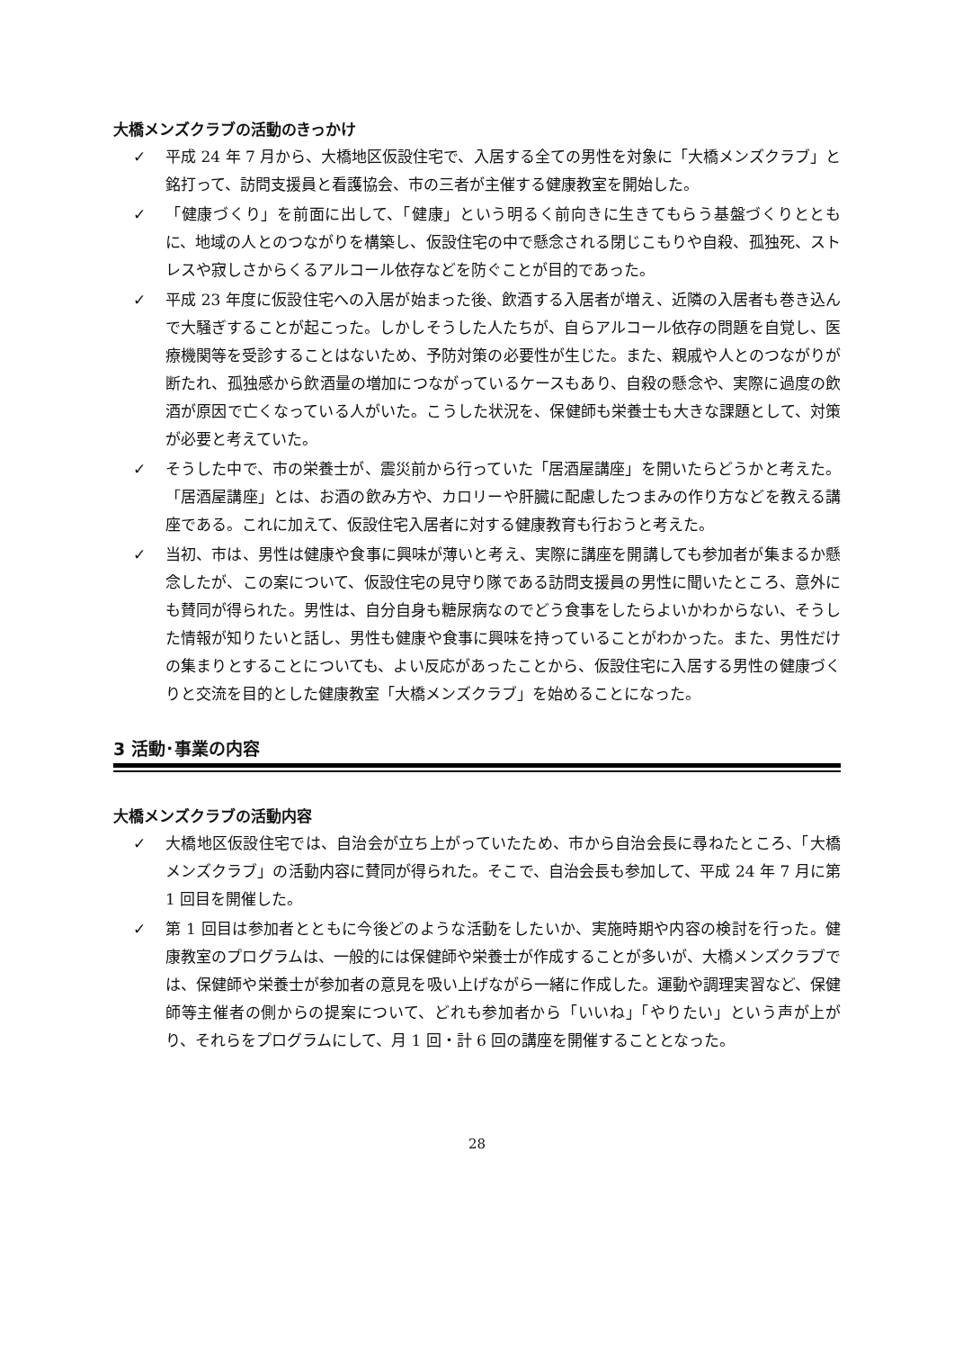大橋メンズクラブの活動のきっかけ
✓ 平成 24 年 7 月から、大橋地区仮設住宅で、入居する全ての男性を対象に「大橋メンズクラブ」と銘打って、訪問支援員と看護協会、市の三者が主催する健康教室を開始した。
✓ 「健康づくり」を前面に出して、「健康」という明るく前向きに生きてもらう基盤づくりとともに、地域の人とのつながりを構築し、仮設住宅の中で懸念される閉じこもりや自殺、孤独死、ストレスや寂しさからくるアルコール依存などを防ぐことが目的であった。
✓ 平成 23 年度に仮設住宅への入居が始まった後、飲酒する入居者が増え、近隣の入居者も巻き込んで大騒ぎすることが起こった。しかしそうした人たちが、自らアルコール依存の問題を自覚し、医療機関等を受診することはないため、予防対策の必要性が生じた。また、親戚や人とのつながりが断たれ、孤独感から飲酒量の増加につながっているケースもあり、自殺の懸念や、実際に過度の飲酒が原因で亡くなっている人がいた。こうした状況を、保健師も栄養士も大きな課題として、対策が必要と考えていた。
✓ そうした中で、市の栄養士が、震災前から行っていた「居酒屋講座」を開いたらどうかと考えた。「居酒屋講座」とは、お酒の飲み方や、カロリーや肝臓に配慮したつまみの作り方などを教える講座である。これに加えて、仮設住宅入居者に対する健康教育も行おうと考えた。
✓ 当初、市は、男性は健康や食事に興味が薄いと考え、実際に講座を開講しても参加者が集まるか懸念したが、この案について、仮設住宅の見守り隊である訪問支援員の男性に聞いたところ、意外にも賛同が得られた。男性は、自分自身も糖尿病なのでどう食事をしたらよいかわからない、そうした情報が知りたいと話し、男性も健康や食事に興味を持っていることがわかった。また、男性だけの集まりとすることについても、よい反応があったことから、仮設住宅に入居する男性の健康づくりと交流を目的とした健康教室「大橋メンズクラブ」を始めることになった。
3 活動･事業の内容
大橋メンズクラブの活動内容
✓ 大橋地区仮設住宅では、自治会が立ち上がっていたため、市から自治会長に尋ねたところ、「大橋メンズクラブ」の活動内容に賛同が得られた。そこで、自治会長も参加して、平成 24 年 7 月に第 1 回目を開催した。
✓ 第 1 回目は参加者とともに今後どのような活動をしたいか、実施時期や内容の検討を行った。健康教室のプログラムは、一般的には保健師や栄養士が作成することが多いが、大橋メンズクラブでは、保健師や栄養士が参加者の意見を吸い上げながら一緒に作成した。運動や調理実習など、保健師等主催者の側からの提案について、どれも参加者から「いいね」「やりたい」という声が上がり、それらをプログラムにして、月 1 回・計 6 回の講座を開催することとなった。
28